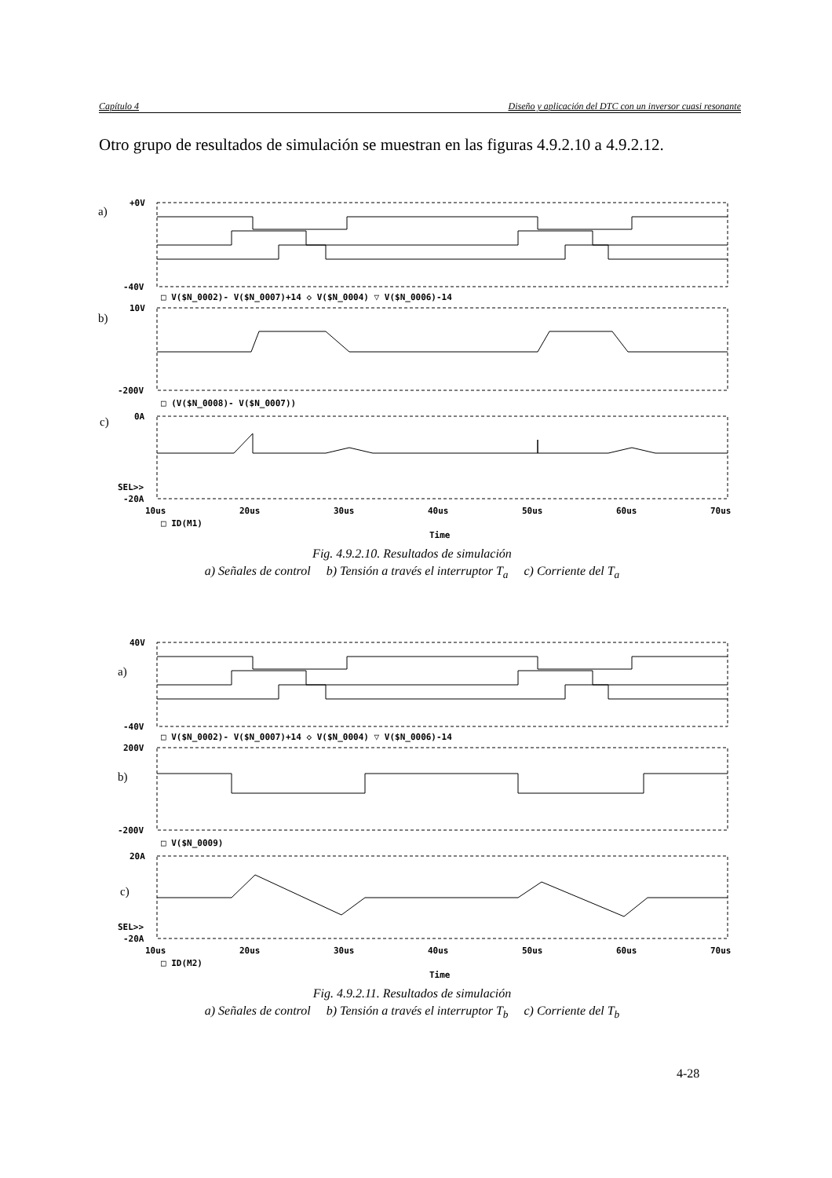Capítulo 4 Diseño y aplicación del DTC con un inversor cuasi resonante
Otro grupo de resultados de simulación se muestran en las figuras 4.9.2.10 a 4.9.2.12.
+0V
-40V
□ V($N_0002)- V($N_0007)+14 ◇ V($N_0004) ▽ V($N_0006)-14
10V
-200V
□ (V($N_0008)- V($N_0007))
0A
SEL>>
-20A
10us
20us
30us
40us
50us
60us
70us
□ ID(M1)
Time
a)
b)
c)
Fig. 4.9.2.10. Resultados de simulación
a) Señales de control b) Tensión a través el interruptor T<sub>a</sub> c) Corriente del T<sub>a</sub>
40V
-40V
□ V($N_0002)- V($N_0007)+14 ◇ V($N_0004) ▽ V($N_0006)-14
200V
-200V
□ V($N_0009)
20A
SEL>>
-20A
10us
20us
30us
40us
50us
60us
70us
□ ID(M2)
Time
a)
b)
c)
Fig. 4.9.2.11. Resultados de simulación
a) Señales de control b) Tensión a través el interruptor T<sub>b</sub> c) Corriente del T<sub>b</sub>
4-28